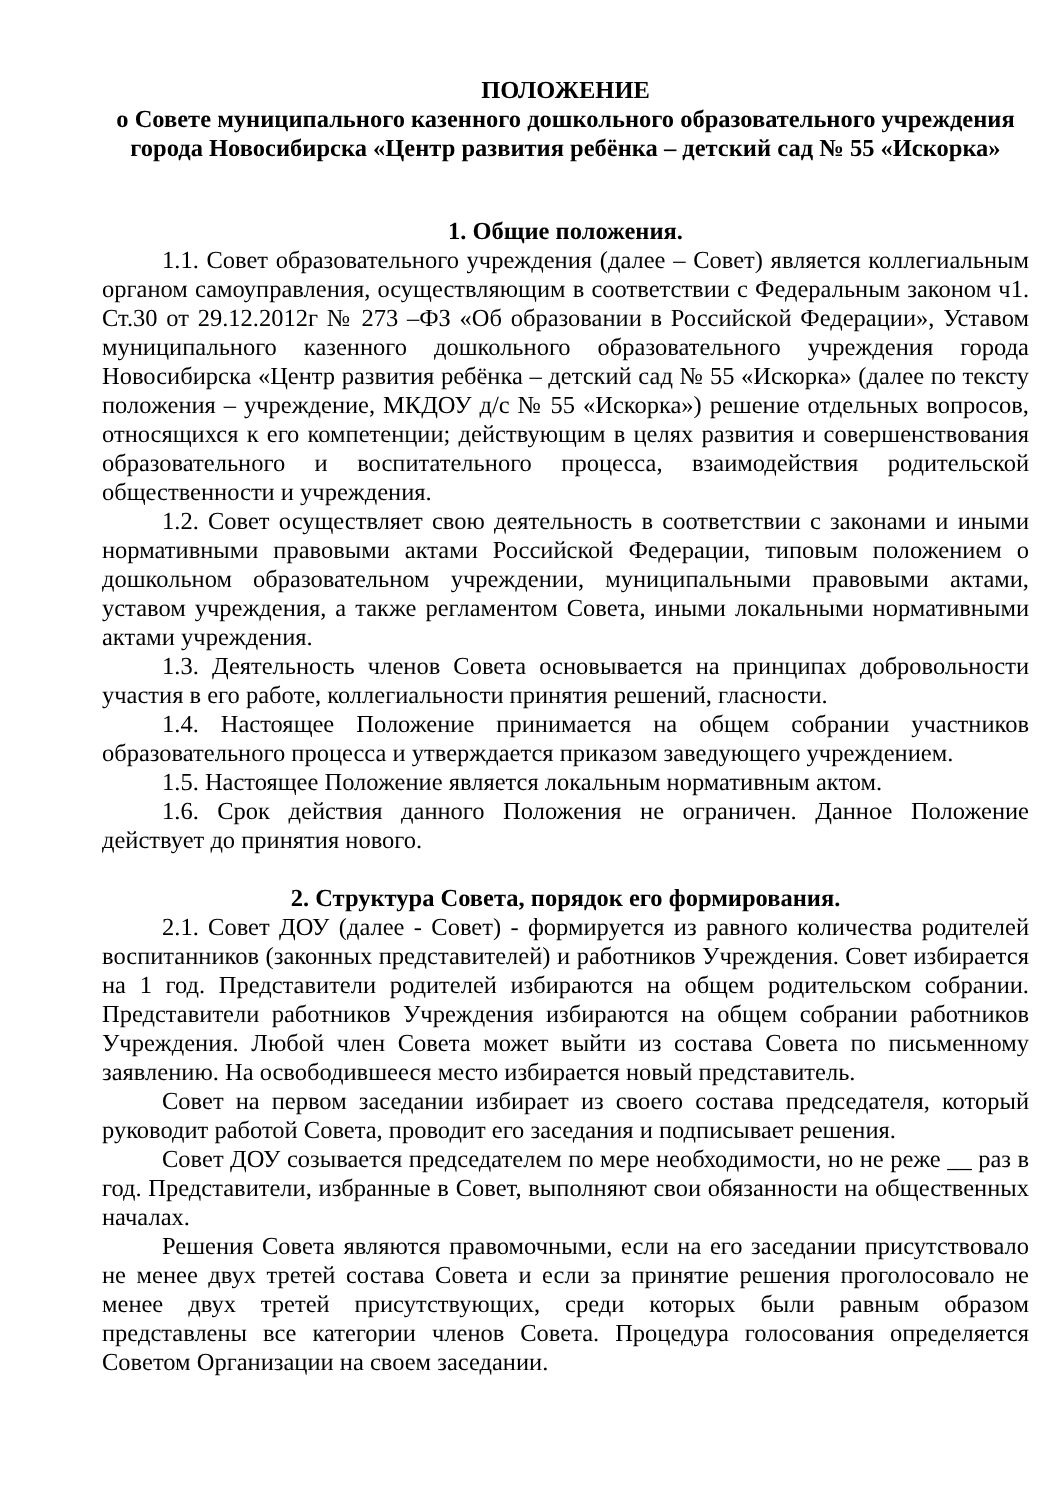ПОЛОЖЕНИЕ
о Совете муниципального казенного дошкольного образовательного учреждения города Новосибирска «Центр развития ребёнка – детский сад № 55 «Искорка»
1. Общие положения.
1.1. Совет образовательного учреждения (далее – Совет) является коллегиальным органом самоуправления, осуществляющим в соответствии с Федеральным законом ч1. Ст.30 от 29.12.2012г № 273 –ФЗ «Об образовании в Российской Федерации», Уставом муниципального казенного дошкольного образовательного учреждения города Новосибирска «Центр развития ребёнка – детский сад № 55 «Искорка» (далее по тексту положения – учреждение, МКДОУ д/с № 55 «Искорка») решение отдельных вопросов, относящихся к его компетенции; действующим в целях развития и совершенствования образовательного и воспитательного процесса, взаимодействия родительской общественности и учреждения.
1.2. Совет осуществляет свою деятельность в соответствии с законами и иными нормативными правовыми актами Российской Федерации, типовым положением о дошкольном образовательном учреждении, муниципальными правовыми актами, уставом учреждения, а также регламентом Совета, иными локальными нормативными актами учреждения.
1.3. Деятельность членов Совета основывается на принципах добровольности участия в его работе, коллегиальности принятия решений, гласности.
1.4. Настоящее Положение принимается на общем собрании участников образовательного процесса и утверждается приказом заведующего учреждением.
1.5. Настоящее Положение является локальным нормативным актом.
1.6. Срок действия данного Положения не ограничен. Данное Положение действует до принятия нового.
2. Структура Совета, порядок его формирования.
2.1. Совет ДОУ (далее - Совет) - формируется из равного количества родителей воспитанников (законных представителей) и работников Учреждения. Совет избирается на 1 год. Представители родителей избираются на общем родительском собрании. Представители работников Учреждения избираются на общем собрании работников Учреждения. Любой член Совета может выйти из состава Совета по письменному заявлению. На освободившееся место избирается новый представитель.
Совет на первом заседании избирает из своего состава председателя, который руководит работой Совета, проводит его заседания и подписывает решения.
Совет ДОУ созывается председателем по мере необходимости, но не реже __ раз в год. Представители, избранные в Совет, выполняют свои обязанности на общественных началах.
Решения Совета являются правомочными, если на его заседании присутствовало не менее двух третей состава Совета и если за принятие решения проголосовало не менее двух третей присутствующих, среди которых были равным образом представлены все категории членов Совета. Процедура голосования определяется Советом Организации на своем заседании.